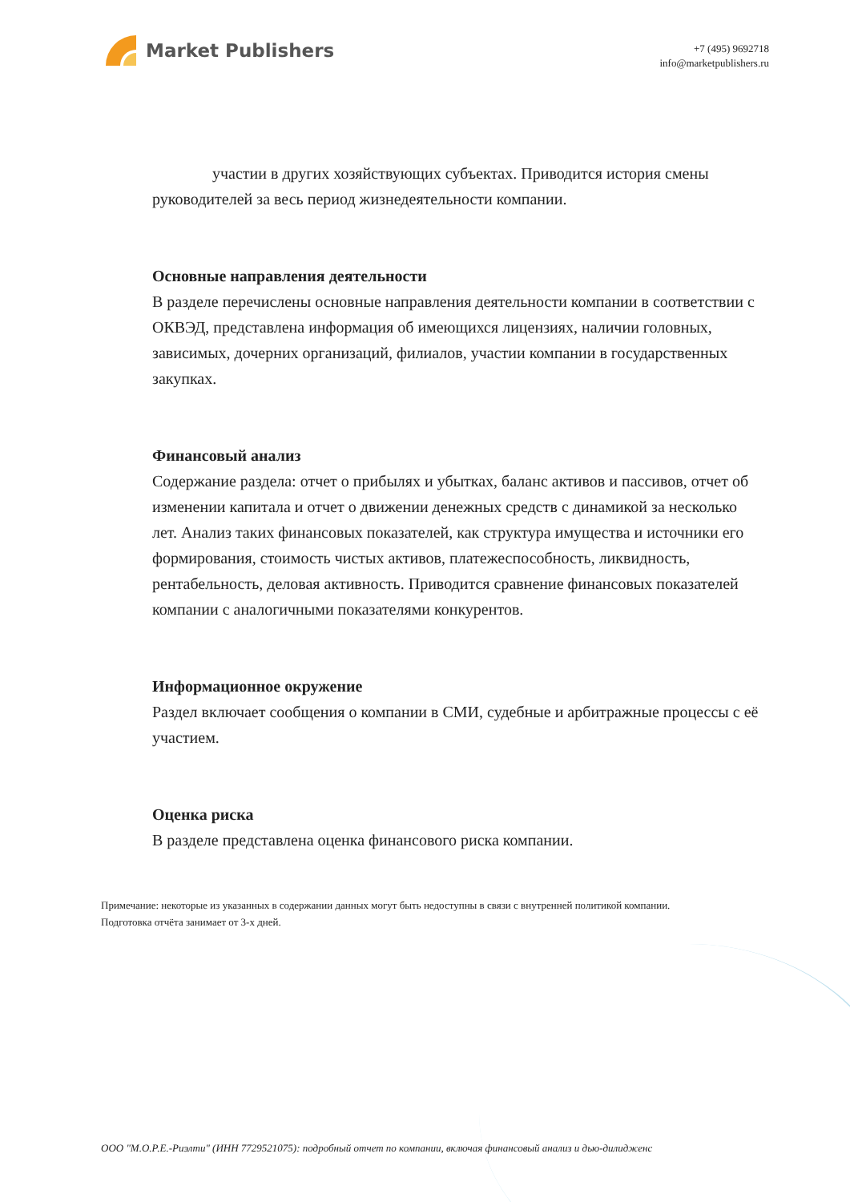Market Publishers
+7 (495) 9692718
info@marketpublishers.ru
участии в других хозяйствующих субъектах. Приводится история смены руководителей за весь период жизнедеятельности компании.
Основные направления деятельности
В разделе перечислены основные направления деятельности компании в соответствии с ОКВЭД, представлена информация об имеющихся лицензиях, наличии головных, зависимых, дочерних организаций, филиалов, участии компании в государственных закупках.
Финансовый анализ
Содержание раздела: отчет о прибылях и убытках, баланс активов и пассивов, отчет об изменении капитала и отчет о движении денежных средств с динамикой за несколько лет. Анализ таких финансовых показателей, как структура имущества и источники его формирования, стоимость чистых активов, платежеспособность, ликвидность, рентабельность, деловая активность. Приводится сравнение финансовых показателей компании с аналогичными показателями конкурентов.
Информационное окружение
Раздел включает сообщения о компании в СМИ, судебные и арбитражные процессы с её участием.
Оценка риска
В разделе представлена оценка финансового риска компании.
Примечание: некоторые из указанных в содержании данных могут быть недоступны в связи с внутренней политикой компании.
Подготовка отчёта занимает от 3-х дней.
ООО "М.О.Р.Е.-Риэлти" (ИНН 7729521075): подробный отчет по компании, включая финансовый анализ и дью-дилидженс